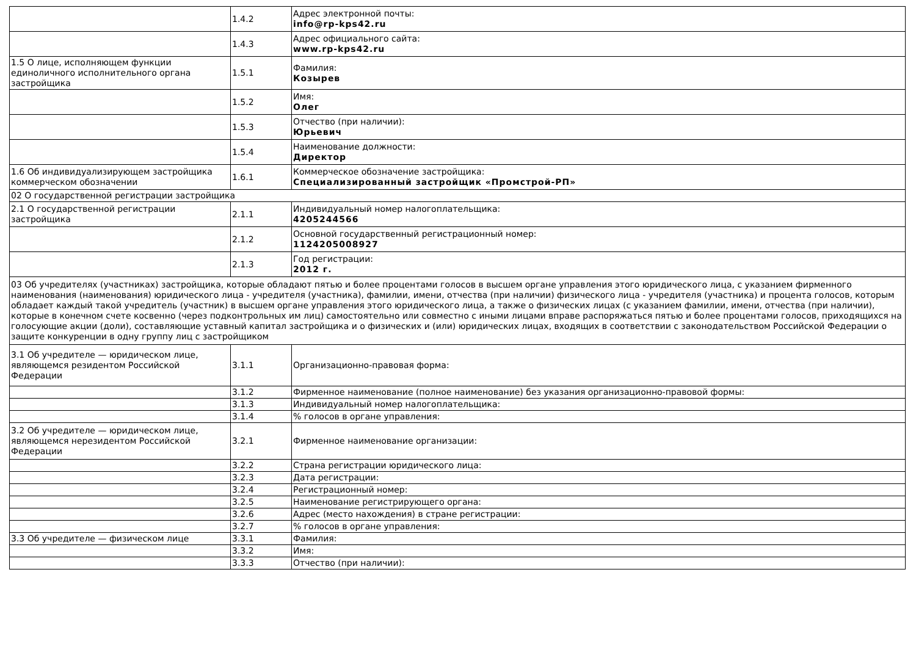| | 1.4.2 | Адрес электронной почты: info@rp-kps42.ru |
| | 1.4.3 | Адрес официального сайта: www.rp-kps42.ru |
| 1.5 О лице, исполняющем функции единоличного исполнительного органа застройщика | 1.5.1 | Фамилия: Козырев |
| | 1.5.2 | Имя: Олег |
| | 1.5.3 | Отчество (при наличии): Юрьевич |
| | 1.5.4 | Наименование должности: Директор |
| 1.6 Об индивидуализирующем застройщика коммерческом обозначении | 1.6.1 | Коммерческое обозначение застройщика: Специализированный застройщик «Промстрой-РП» |
| 02 О государственной регистрации застройщика | | |
| 2.1 О государственной регистрации застройщика | 2.1.1 | Индивидуальный номер налогоплательщика: 4205244566 |
| | 2.1.2 | Основной государственный регистрационный номер: 1124205008927 |
| | 2.1.3 | Год регистрации: 2012 г. |
| 03 Об учредителях (участниках) застройщика, которые обладают пятью и более процентами голосов в высшем органе управления этого юридического лица, с указанием фирменного наименования (наименования) юридического лица - учредителя (участника), фамилии, имени, отчества (при наличии) физического лица - учредителя (участника) и процента голосов, которым обладает каждый такой учредитель (участник) в высшем органе управления этого юридического лица, а также о физических лицах (с указанием фамилии, имени, отчества (при наличии), которые в конечном счете косвенно (через подконтрольных им лиц) самостоятельно или совместно с иными лицами вправе распоряжаться пятью и более процентами голосов, приходящихся на голосующие акции (доли), составляющие уставный капитал застройщика и о физических и (или) юридических лицах, входящих в соответствии с законодательством Российской Федерации о защите конкуренции в одну группу лиц с застройщиком | | |
| 3.1 Об учредителе — юридическом лице, являющемся резидентом Российской Федерации | 3.1.1 | Организационно-правовая форма: |
| | 3.1.2 | Фирменное наименование (полное наименование) без указания организационно-правовой формы: |
| | 3.1.3 | Индивидуальный номер налогоплательщика: |
| | 3.1.4 | % голосов в органе управления: |
| 3.2 Об учредителе — юридическом лице, являющемся нерезидентом Российской Федерации | 3.2.1 | Фирменное наименование организации: |
| | 3.2.2 | Страна регистрации юридического лица: |
| | 3.2.3 | Дата регистрации: |
| | 3.2.4 | Регистрационный номер: |
| | 3.2.5 | Наименование регистрирующего органа: |
| | 3.2.6 | Адрес (место нахождения) в стране регистрации: |
| | 3.2.7 | % голосов в органе управления: |
| 3.3 Об учредителе — физическом лице | 3.3.1 | Фамилия: |
| | 3.3.2 | Имя: |
| | 3.3.3 | Отчество (при наличии): |